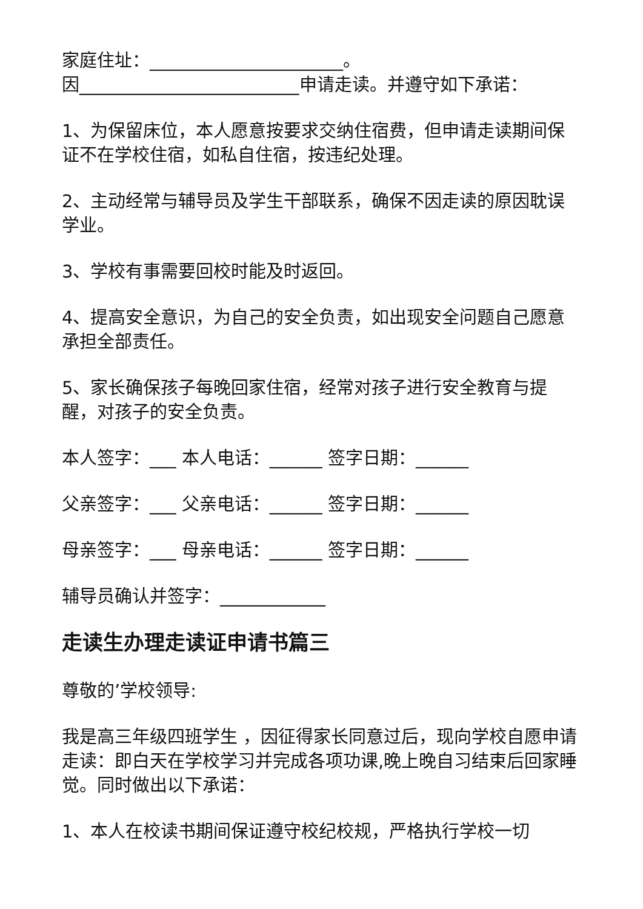家庭住址：______________________。
因_________________________申请走读。并遵守如下承诺：
1、为保留床位，本人愿意按要求交纳住宿费，但申请走读期间保证不在学校住宿，如私自住宿，按违纪处理。
2、主动经常与辅导员及学生干部联系，确保不因走读的原因耽误学业。
3、学校有事需要回校时能及时返回。
4、提高安全意识，为自己的安全负责，如出现安全问题自己愿意承担全部责任。
5、家长确保孩子每晚回家住宿，经常对孩子进行安全教育与提醒，对孩子的安全负责。
本人签字：___ 本人电话：______ 签字日期：______
父亲签字：___ 父亲电话：______ 签字日期：______
母亲签字：___ 母亲电话：______ 签字日期：______
辅导员确认并签字：____________
走读生办理走读证申请书篇三
尊敬的’学校领导:
我是高三年级四班学生 ，因征得家长同意过后，现向学校自愿申请走读：即白天在学校学习并完成各项功课,晚上晚自习结束后回家睡觉。同时做出以下承诺：
1、本人在校读书期间保证遵守校纪校规，严格执行学校一切